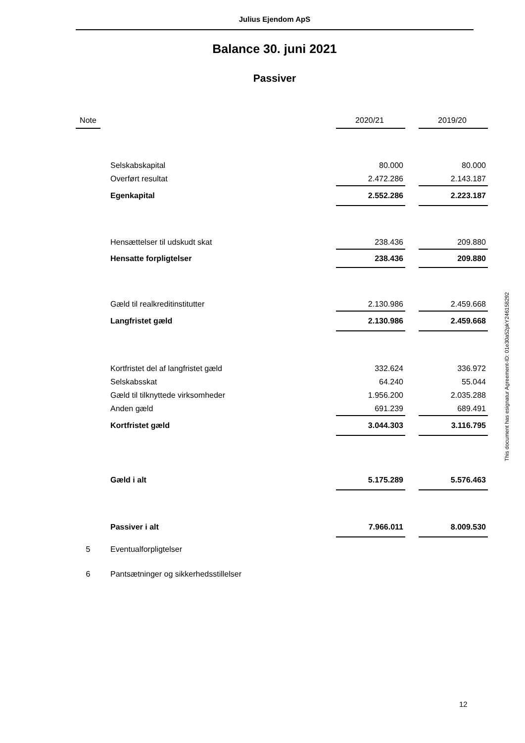Julius Ejendom ApS
Balance 30. juni 2021
Passiver
| Note | | 2020/21 | | 2019/20 |
| --- | --- | --- | --- | --- |
| | Selskabskapital | 80.000 | | 80.000 |
| | Overført resultat | 2.472.286 | | 2.143.187 |
| | Egenkapital | 2.552.286 | | 2.223.187 |
| | Hensættelser til udskudt skat | 238.436 | | 209.880 |
| | Hensatte forpligtelser | 238.436 | | 209.880 |
| | Gæld til realkreditinstitutter | 2.130.986 | | 2.459.668 |
| | Langfristet gæld | 2.130.986 | | 2.459.668 |
| | Kortfristet del af langfristet gæld | 332.624 | | 336.972 |
| | Selskabsskat | 64.240 | | 55.044 |
| | Gæld til tilknyttede virksomheder | 1.956.200 | | 2.035.288 |
| | Anden gæld | 691.239 | | 689.491 |
| | Kortfristet gæld | 3.044.303 | | 3.116.795 |
| | Gæld i alt | 5.175.289 | | 5.576.463 |
| | Passiver i alt | 7.966.011 | | 8.009.530 |
| 5 | Eventualforpligtelser | | | |
| 6 | Pantsætninger og sikkerhedsstillelser | | | |
This document has esignatur Agreement-ID: 01e30a52pkY246158292
12